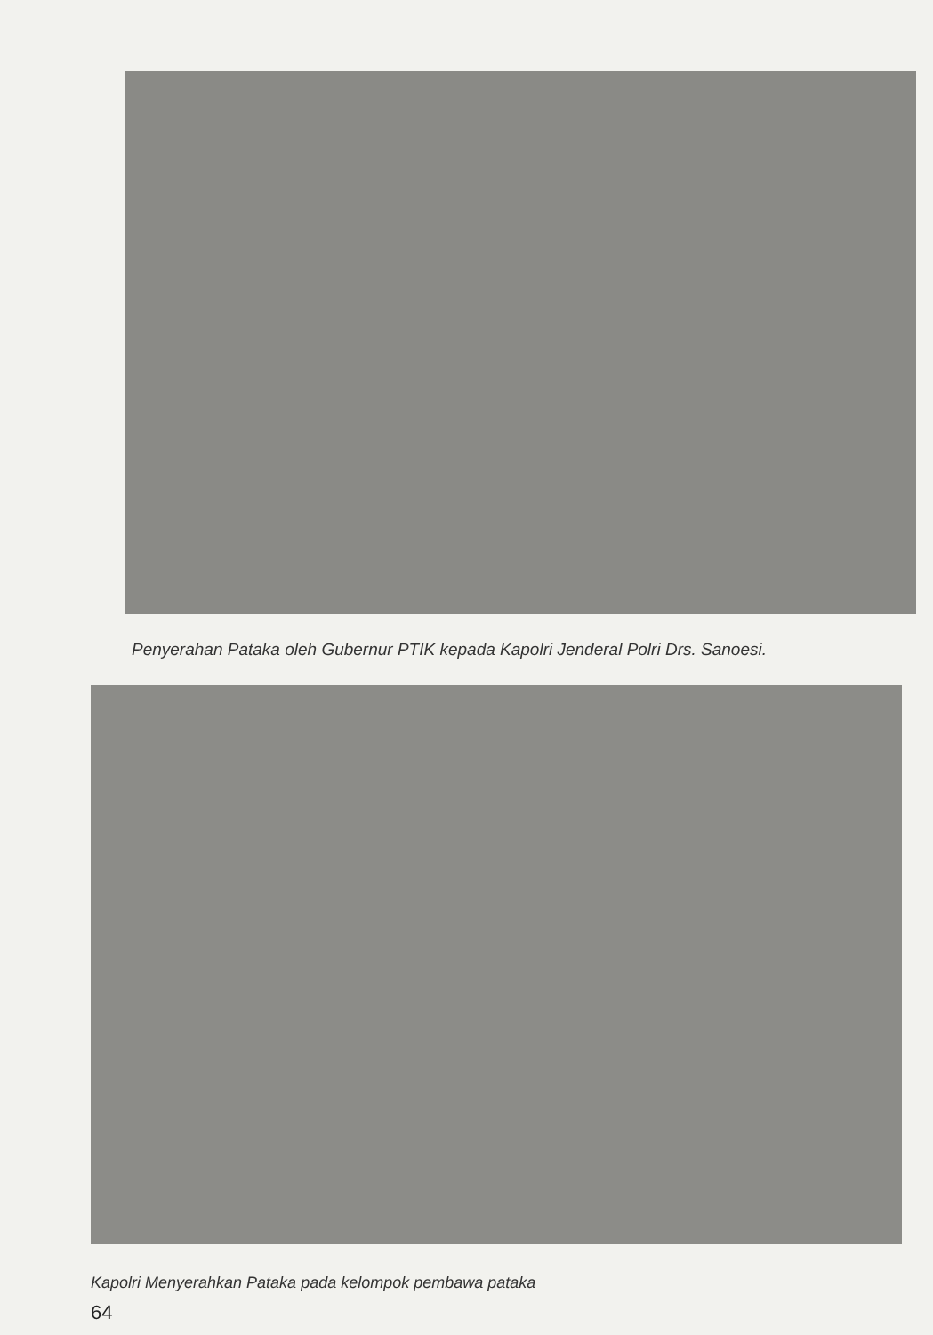Penyerahan Pataka oleh Gubernur PTIK kepada Kapolri Jenderal Polri Drs. Sanoesi.
Kapolri Menyerahkan Pataka pada kelompok pembawa pataka
64